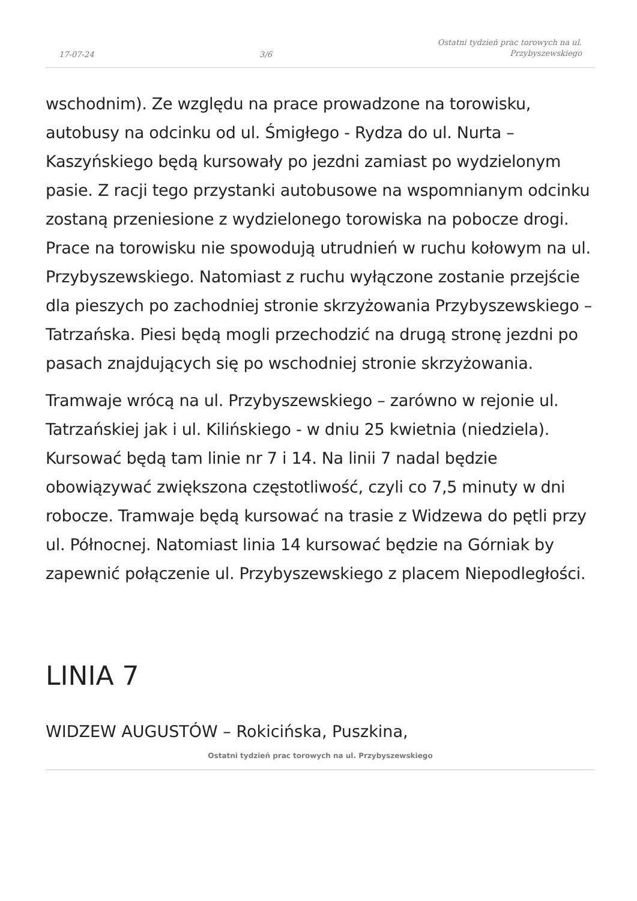17-07-24 3/6 Ostatni tydzień prac torowych na ul.
Przybyszewskiego
wschodnim). Ze względu na prace prowadzone na torowisku, autobusy na odcinku od ul. Śmigłego - Rydza do ul. Nurta – Kaszyńskiego będą kursowały po jezdni zamiast po wydzielonym pasie. Z racji tego przystanki autobusowe na wspomnianym odcinku zostaną przeniesione z wydzielonego torowiska na pobocze drogi. Prace na torowisku nie spowodują utrudnień w ruchu kołowym na ul. Przybyszewskiego. Natomiast z ruchu wyłączone zostanie przejście dla pieszych po zachodniej stronie skrzyżowania Przybyszewskiego – Tatrzańska. Piesi będą mogli przechodzić na drugą stronę jezdni po pasach znajdujących się po wschodniej stronie skrzyżowania.
Tramwaje wrócą na ul. Przybyszewskiego – zarówno w rejonie ul. Tatrzańskiej jak i ul. Kilińskiego - w dniu 25 kwietnia (niedziela). Kursować będą tam linie nr 7 i 14. Na linii 7 nadal będzie obowiązywać zwiększona częstotliwość, czyli co 7,5 minuty w dni robocze. Tramwaje będą kursować na trasie z Widzewa do pętli przy ul. Północnej. Natomiast linia 14 kursować będzie na Górniak by zapewnić połączenie ul. Przybyszewskiego z placem Niepodległości.
LINIA 7
WIDZEW AUGUSTÓW – Rokicińska, Puszkina,
Ostatni tydzień prac torowych na ul. Przybyszewskiego